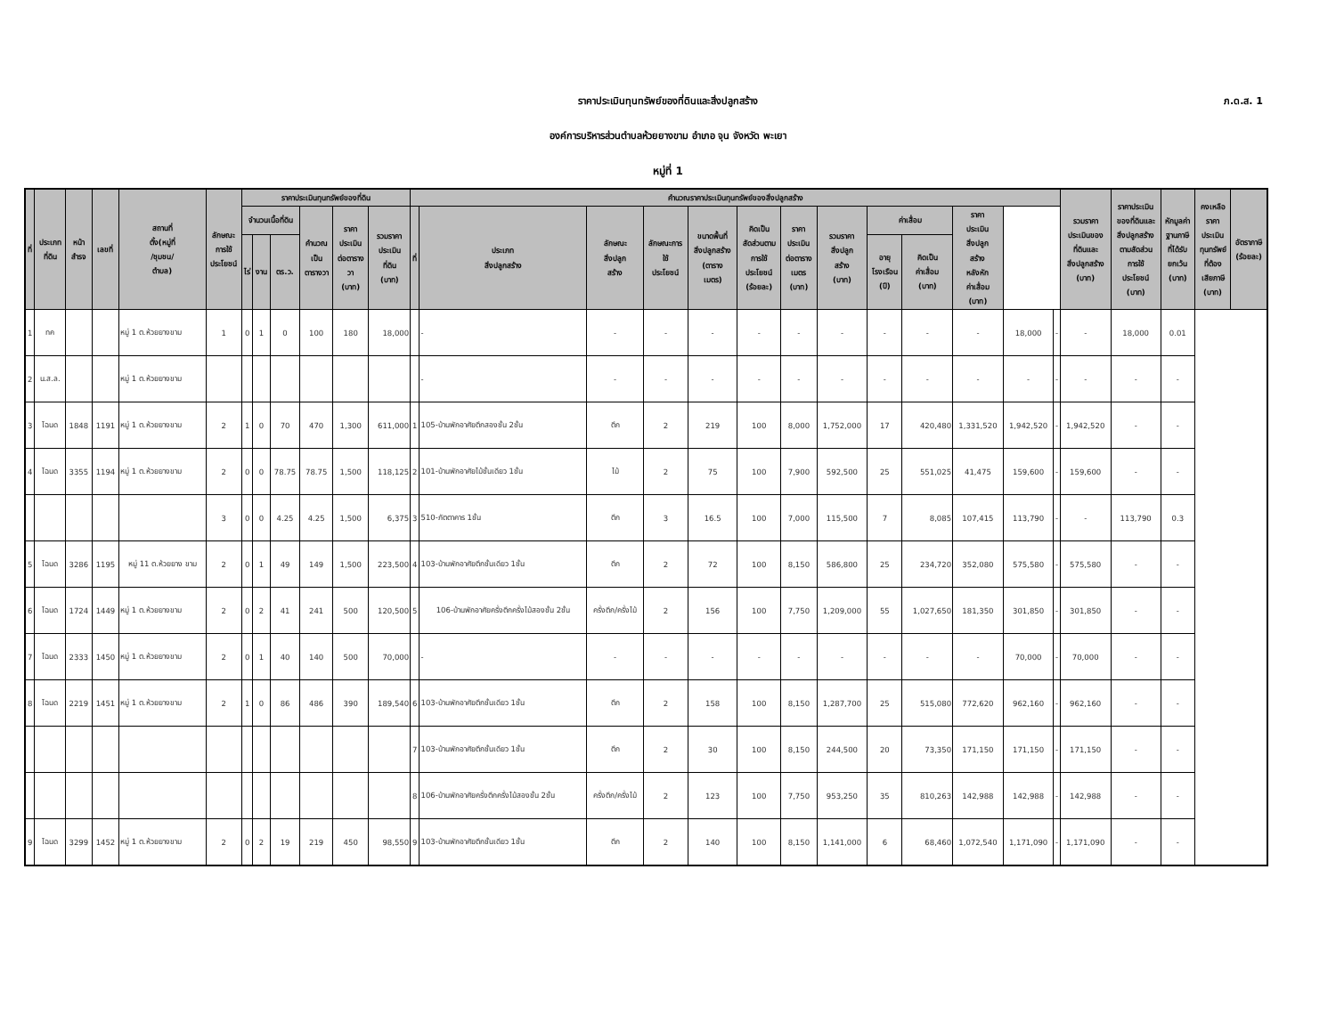ภ.ด.ส. 1
ราคาประเมินทุนทรัพย์ของที่ดินและสิ่งปลูกสร้าง
องค์การบริหารส่วนตำบลห้วยยางขาม อำเภอ จุน จังหวัด พะเยา
หมู่ที่ 1
| ที่ | ประเภท ที่ดิน | หน้า สำรจ | เลขที่ | สถานที่ ตั้ง(หมู่ที่ /ชุมชน/ ตำบล) | ลักษณะ การใช้ ประโยชน์ | ราคาประเมินทุนทรัพย์ของที่ดิน | | | | | | คำนวณราคาประเมินทุนทรัพย์ของสิ่งปลูกสร้าง | | | | | | | | | | | | | รวมราคา ประเมินของ ที่ดินและ สิ่งปลูกสร้าง (บาท) | ราคาประเมิน ของที่ดินและ สิ่งปลูกสร้าง ตามสัดส่วน การใช้ ประโยชน์ (บาท) | หักมูลค่า ฐานภาษี ที่ได้รับ ยกเว้น (บาท) | คงเหลือ ราคา ประเมิน ทุนทรัพย์ ที่ต้อง เสียภาษี (บาท) | อัตราภาษี (ร้อยละ) |
| --- | --- | --- | --- | --- | --- | --- | --- | --- | --- | --- | --- | --- | --- | --- | --- | --- | --- | --- | --- | --- | --- | --- | --- | --- | --- | --- | --- | --- | --- |
| | | | | | | จำนวนเนื้อที่ดิน | | | คำนวณ เป็น ตารางวา | ราคา ประเมิน ต่อตาราง วา (บาท) | รวมราคา ประเมิน ที่ดิน (บาท) | ที่ | ประเภท สิ่งปลูกสร้าง | ลักษณะ สิ่งปลูก สร้าง | ลักษณะการ ใช้ ประโยชน์ | ขนาดพื้นที่ สิ่งปลูกสร้าง (ตาราง เมตร) | คิดเป็น สัดส่วนตาม การใช้ ประโยชน์ (ร้อยละ) | ราคา ประเมิน ต่อตาราง เมตร (บาท) | รวมราคา สิ่งปลูก สร้าง (บาท) | ค่าเสื่อม | | ราคา ประเมิน สิ่งปลูก สร้าง หลังหัก ค่าเสื่อม (บาท) | | | | | | | |
| | | | | | | ไร่ | งาน | ตร.ว. | | | | | | | | | | | | อายุ โรงเรือน (ปี) | คิดเป็น ค่าเสื่อม (บาท) | | | | | | | | |
| 1 | ทค | | | หมู่ 1 ต.ห้วยยางขาม | 1 | 0 | 1 | 0 | 100 | 180 | 18,000 | | - | - | - | - | - | - | - | - | - | - | 18,000 | - | - | 18,000 | 0.01 | | |
| 2 | น.ส.ล. | | | หมู่ 1 ต.ห้วยยางขาม | | | | | | | | | - | - | - | - | - | - | - | - | - | - | - | - | - | - | - | | |
| 3 | โฉนด | 1848 | 1191 | หมู่ 1 ต.ห้วยยางขาม | 2 | 1 | 0 | 70 | 470 | 1,300 | 611,000 | 1 | 105-บ้านพักอาศัยตึกสองชั้น 2ชั้น | ตึก | 2 | 219 | 100 | 8,000 | 1,752,000 | 17 | 420,480 | 1,331,520 | 1,942,520 | - | 1,942,520 | - | - | | |
| 4 | โฉนด | 3355 | 1194 | หมู่ 1 ต.ห้วยยางขาม | 2 | 0 | 0 | 78.75 | 78.75 | 1,500 | 118,125 | 2 | 101-บ้านพักอาศัยไม้ชั้นเดียว 1ชั้น | ไม้ | 2 | 75 | 100 | 7,900 | 592,500 | 25 | 551,025 | 41,475 | 159,600 | - | 159,600 | - | - | | |
| | | | | | 3 | 0 | 0 | 4.25 | 4.25 | 1,500 | 6,375 | 3 | 510-ภัตตาคาร 1ชั้น | ตึก | 3 | 16.5 | 100 | 7,000 | 115,500 | 7 | 8,085 | 107,415 | 113,790 | - | - | 113,790 | 0.3 | | |
| 5 | โฉนด | 3286 | 1195 | หมู่ 11 ต.ห้วยยาง ขาม | 2 | 0 | 1 | 49 | 149 | 1,500 | 223,500 | 4 | 103-บ้านพักอาศัยตึกชั้นเดียว 1ชั้น | ตึก | 2 | 72 | 100 | 8,150 | 586,800 | 25 | 234,720 | 352,080 | 575,580 | - | 575,580 | - | - | | |
| 6 | โฉนด | 1724 | 1449 | หมู่ 1 ต.ห้วยยางขาม | 2 | 0 | 2 | 41 | 241 | 500 | 120,500 | 5 | 106-บ้านพักอาศัยครึ่งตึกครึ่งไม้สองชั้น 2ชั้น | ครึ่งตึก/ครึ่งไม้ | 2 | 156 | 100 | 7,750 | 1,209,000 | 55 | 1,027,650 | 181,350 | 301,850 | - | 301,850 | - | - | | |
| 7 | โฉนด | 2333 | 1450 | หมู่ 1 ต.ห้วยยางขาม | 2 | 0 | 1 | 40 | 140 | 500 | 70,000 | | - | - | - | - | - | - | - | - | - | - | 70,000 | - | 70,000 | - | - | | |
| 8 | โฉนด | 2219 | 1451 | หมู่ 1 ต.ห้วยยางขาม | 2 | 1 | 0 | 86 | 486 | 390 | 189,540 | 6 | 103-บ้านพักอาศัยตึกชั้นเดียว 1ชั้น | ตึก | 2 | 158 | 100 | 8,150 | 1,287,700 | 25 | 515,080 | 772,620 | 962,160 | - | 962,160 | - | - | | |
| | | | | | | | | | | | | 7 | 103-บ้านพักอาศัยตึกชั้นเดียว 1ชั้น | ตึก | 2 | 30 | 100 | 8,150 | 244,500 | 20 | 73,350 | 171,150 | 171,150 | - | 171,150 | - | - | | |
| | | | | | | | | | | | | 8 | 106-บ้านพักอาศัยครึ่งตึกครึ่งไม้สองชั้น 2ชั้น | ครึ่งตึก/ครึ่งไม้ | 2 | 123 | 100 | 7,750 | 953,250 | 35 | 810,263 | 142,988 | 142,988 | - | 142,988 | - | - | | |
| 9 | โฉนด | 3299 | 1452 | หมู่ 1 ต.ห้วยยางขาม | 2 | 0 | 2 | 19 | 219 | 450 | 98,550 | 9 | 103-บ้านพักอาศัยตึกชั้นเดียว 1ชั้น | ตึก | 2 | 140 | 100 | 8,150 | 1,141,000 | 6 | 68,460 | 1,072,540 | 1,171,090 | - | 1,171,090 | - | - | | |